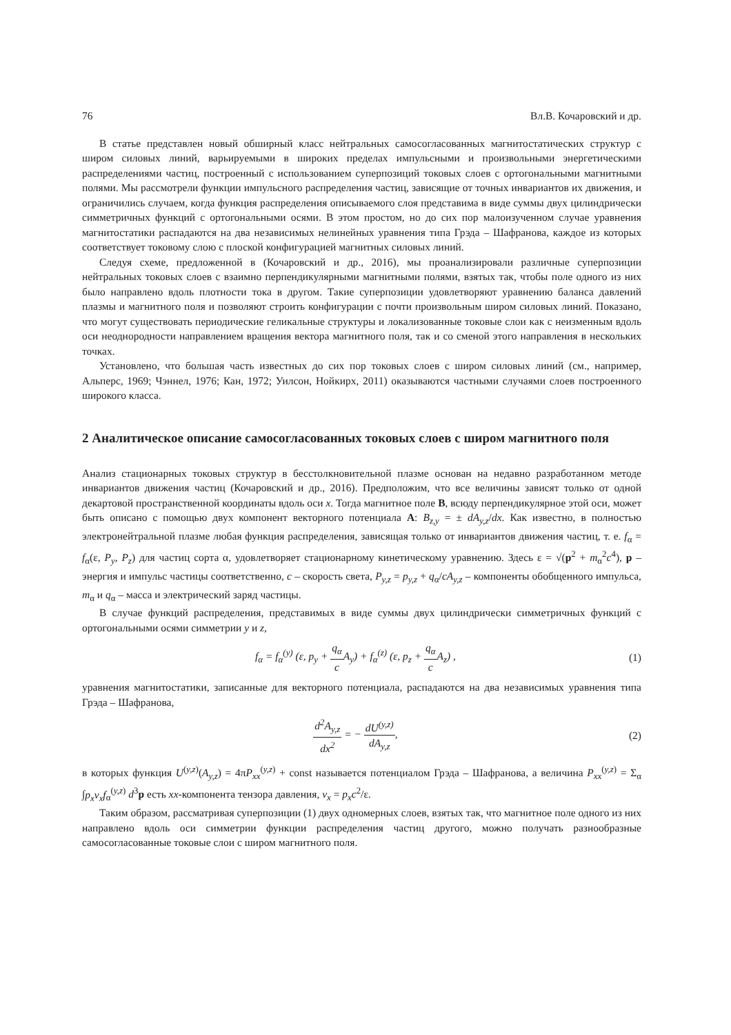76 Вл.В. Кочаровский и др.
В статье представлен новый обширный класс нейтральных самосогласованных магнитостатических структур с широм силовых линий, варьируемыми в широких пределах импульсными и произвольными энергетическими распределениями частиц, построенный с использованием суперпозиций токовых слоев с ортогональными магнитными полями. Мы рассмотрели функции импульсного распределения частиц, зависящие от точных инвариантов их движения, и ограничились случаем, когда функция распределения описываемого слоя представима в виде суммы двух цилиндрически симметричных функций с ортогональными осями. В этом простом, но до сих пор малоизученном случае уравнения магнитостатики распадаются на два независимых нелинейных уравнения типа Грэда – Шафранова, каждое из которых соответствует токовому слою с плоской конфигурацией магнитных силовых линий.
Следуя схеме, предложенной в (Кочаровский и др., 2016), мы проанализировали различные суперпозиции нейтральных токовых слоев с взаимно перпендикулярными магнитными полями, взятых так, чтобы поле одного из них было направлено вдоль плотности тока в другом. Такие суперпозиции удовлетворяют уравнению баланса давлений плазмы и магнитного поля и позволяют строить конфигурации с почти произвольным широм силовых линий. Показано, что могут существовать периодические геликальные структуры и локализованные токовые слои как с неизменным вдоль оси неоднородности направлением вращения вектора магнитного поля, так и со сменой этого направления в нескольких точках.
Установлено, что большая часть известных до сих пор токовых слоев с широм силовых линий (см., например, Альперс, 1969; Чэннел, 1976; Кан, 1972; Уилсон, Нойкирх, 2011) оказываются частными случаями слоев построенного широкого класса.
2 Аналитическое описание самосогласованных токовых слоев с широм магнитного поля
Анализ стационарных токовых структур в бесстолкновительной плазме основан на недавно разработанном методе инвариантов движения частиц (Кочаровский и др., 2016). Предположим, что все величины зависят только от одной декартовой пространственной координаты вдоль оси x. Тогда магнитное поле B, всюду перпендикулярное этой оси, может быть описано с помощью двух компонент векторного потенциала A: B<sub>z,y</sub> = ± dA<sub>y,z</sub>/dx. Как известно, в полностью электронейтральной плазме любая функция распределения, зависящая только от инвариантов движения частиц, т. е. f<sub>α</sub> = f<sub>α</sub>(ε, P<sub>y</sub>, P<sub>z</sub>) для частиц сорта α, удовлетворяет стационарному кинетическому уравнению. Здесь ε = √(p<sup>2</sup> + m<sub>α</sub><sup>2</sup>c<sup>4</sup>), p – энергия и импульс частицы соответственно, c – скорость света, P<sub>y,z</sub> = p<sub>y,z</sub> + q<sub>α</sub>/cA<sub>y,z</sub> – компоненты обобщенного импульса, m<sub>α</sub> и q<sub>α</sub> – масса и электрический заряд частицы.
В случае функций распределения, представимых в виде суммы двух цилиндрически симметричных функций с ортогональными осями симметрии y и z,
f<sub>α</sub> = f<sub>α</sub><sup>(y)</sup> (ε, p<sub>y</sub> + q<sub>α</sub> c A<sub>y</sub>) + f<sub>α</sub><sup>(z)</sup> (ε, p<sub>z</sub> + q<sub>α</sub> c A<sub>z</sub>) , (1)
уравнения магнитостатики, записанные для векторного потенциала, распадаются на два независимых уравнения типа Грэда – Шафранова,
d<sup>2</sup>A<sub>y,z</sub> dx<sup>2</sup> = − dU<sup>(y,z)</sup> dA<sub>y,z</sub>, (2)
в которых функция U<sup>(y,z)</sup>(A<sub>y,z</sub>) = 4πP<sub>xx</sub><sup>(y,z)</sup> + const называется потенциалом Грэда – Шафранова, а величина P<sub>xx</sub><sup>(y,z)</sup> = Σ<sub>α</sub> ∫p<sub>x</sub>v<sub>x</sub>f<sub>α</sub><sup>(y,z)</sup> d<sup>3</sup>p есть xx-компонента тензора давления, v<sub>x</sub> = p<sub>x</sub>c<sup>2</sup>/ε.
Таким образом, рассматривая суперпозиции (1) двух одномерных слоев, взятых так, что магнитное поле одного из них направлено вдоль оси симметрии функции распределения частиц другого, можно получать разнообразные самосогласованные токовые слои с широм магнитного поля.